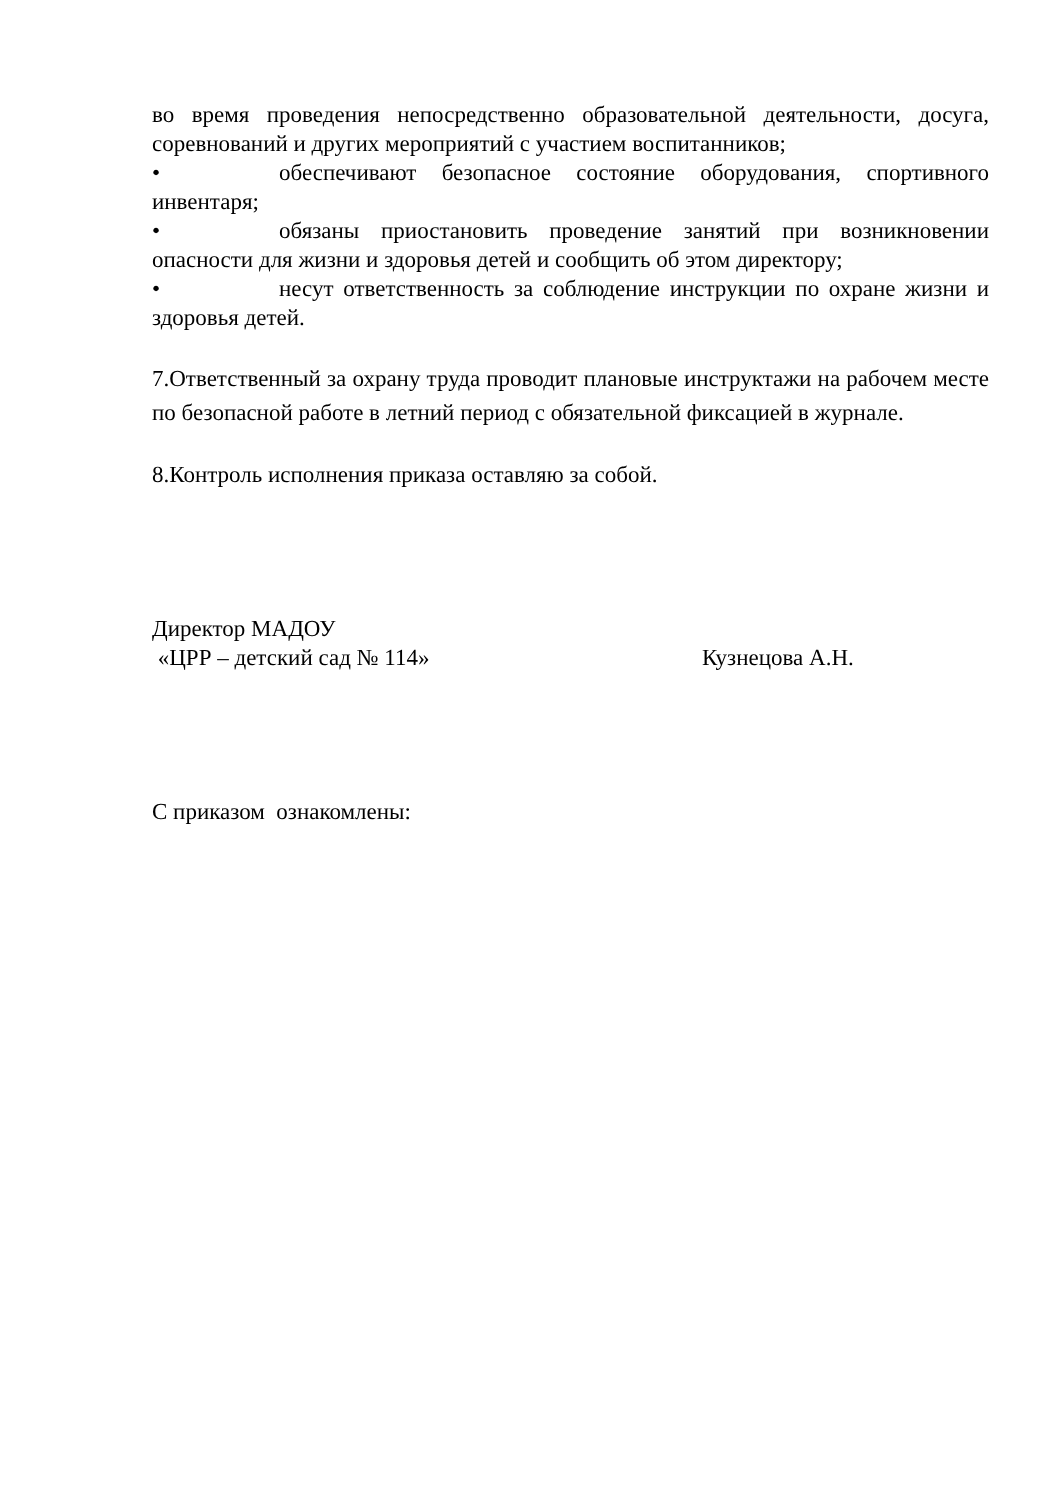во время проведения непосредственно образовательной деятельности, досуга, соревнований и других мероприятий с участием воспитанников;
• обеспечивают безопасное состояние оборудования, спортивного инвентаря;
• обязаны приостановить проведение занятий при возникновении опасности для жизни и здоровья детей и сообщить об этом директору;
• несут ответственность за соблюдение инструкции по охране жизни и здоровья детей.
7.Ответственный за охрану труда проводит плановые инструктажи на рабочем месте по безопасной работе в летний период с обязательной фиксацией в журнале.
8.Контроль исполнения приказа оставляю за собой.
Директор МАДОУ
«ЦРР – детский сад № 114» Кузнецова А.Н.
С приказом ознакомлены: